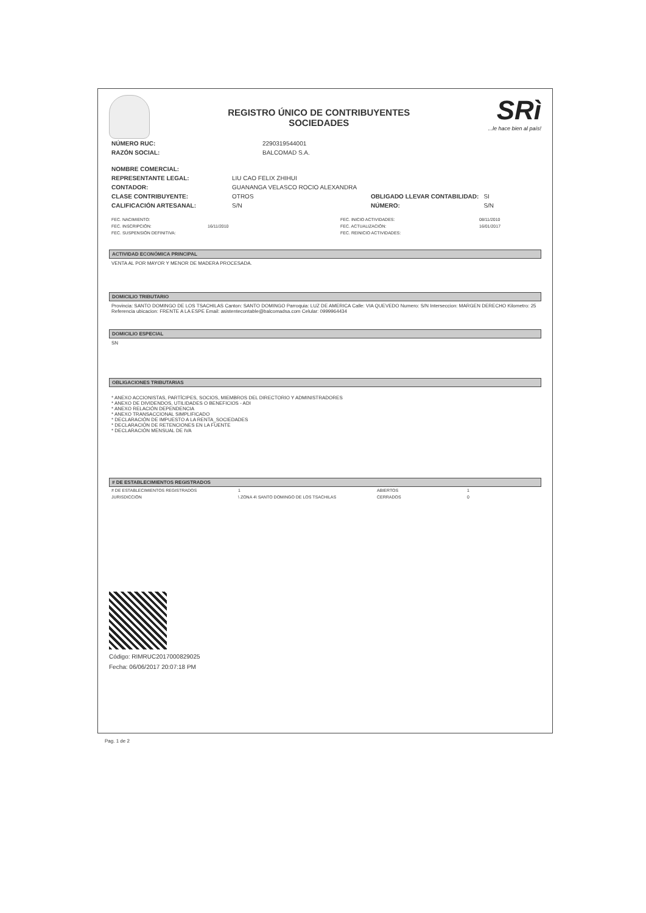REGISTRO ÚNICO DE CONTRIBUYENTES
SOCIEDADES
SRì...le hace bien al país!
| NÚMERO RUC: | 2290319544001 |
| RAZÓN SOCIAL: | BALCOMAD S.A. |
| NOMBRE COMERCIAL: | |
| REPRESENTANTE LEGAL: | LIU CAO FELIX ZHIHUI | | |
| CONTADOR: | GUANANGA VELASCO ROCIO ALEXANDRA | | |
| CLASE CONTRIBUYENTE: | OTROS | OBLIGADO LLEVAR CONTABILIDAD: | SI |
| CALIFICACIÓN ARTESANAL: | S/N | NÚMERO: | S/N |
| FEC. NACIMIENTO: | | FEC. INICIO ACTIVIDADES: | 08/11/2010 |
| FEC. INSCRIPCIÓN: | 16/11/2010 | FEC. ACTUALIZACIÓN: | 16/01/2017 |
| FEC. SUSPENSIÓN DEFINITIVA: | | FEC. REINICIO ACTIVIDADES: | |
ACTIVIDAD ECONÓMICA PRINCIPAL
VENTA AL POR MAYOR Y MENOR DE MADERA PROCESADA.
DOMICILIO TRIBUTARIO
Provincia: SANTO DOMINGO DE LOS TSACHILAS Canton: SANTO DOMINGO Parroquia: LUZ DE AMERICA Calle: VIA QUEVEDO Numero: S/N Interseccion: MARGEN DERECHO Kilometro: 25 Referencia ubicacion: FRENTE A LA ESPE Email: asistentecontable@balcomadsa.com Celular: 0999964434
DOMICILIO ESPECIAL
SN
OBLIGACIONES TRIBUTARIAS
* ANEXO ACCIONISTAS, PARTÍCIPES, SOCIOS, MIEMBROS DEL DIRECTORIO Y ADMINISTRADORES
* ANEXO DE DIVIDENDOS, UTILIDADES O BENEFICIOS - ADI
* ANEXO RELACIÓN DEPENDENCIA
* ANEXO TRANSACCIONAL SIMPLIFICADO
* DECLARACIÓN DE IMPUESTO A LA RENTA_SOCIEDADES
* DECLARACIÓN DE RETENCIONES EN LA FUENTE
* DECLARACIÓN MENSUAL DE IVA
# DE ESTABLECIMIENTOS REGISTRADOS
| # DE ESTABLECIMIENTOS REGISTRADOS | 1 | ABIERTOS | 1 |
| JURISDICCIÓN | \ ZONA 4\ SANTO DOMINGO DE LOS TSACHILAS | CERRADOS | 0 |
Código: RIMRUC2017000829025
Fecha: 06/06/2017 20:07:18 PM
Pag. 1 de 2